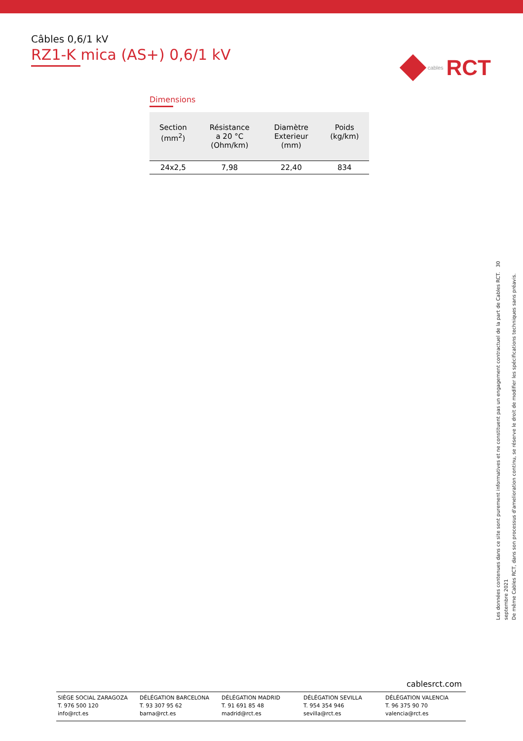Câbles 0,6/1 kV
RZ1-K mica (AS+) 0,6/1 kV
cables RCT
Dimensions
| Section (mm<sup>2</sup>) | Résistance a 20 °C (Ohm/km) | Diamètre Exterieur (mm) | Poids (kg/km) |
| --- | --- | --- | --- |
| 24x2,5 | 7,98 | 22,40 | 834 |
Les données contenues dans ce site sont purement informatives et ne constituent pas un engagement contractuel de la part de Cables RCT. 30 septembre 2021
De même Cables RCT, dans son processus d'amelioration continu, se réserve le droit de modifier les spécifications techniques sans préavis.
cablesrct.com
SIÈGE SOCIAL ZARAGOZA
T. 976 500 120
info@rct.es
DÉLÉGATION BARCELONA
T. 93 307 95 62
barna@rct.es
DÉLÉGATION MADRID
T. 91 691 85 48
madrid@rct.es
DÉLÉGATION SEVILLA
T. 954 354 946
sevilla@rct.es
DÉLÉGATION VALENCIA
T. 96 375 90 70
valencia@rct.es